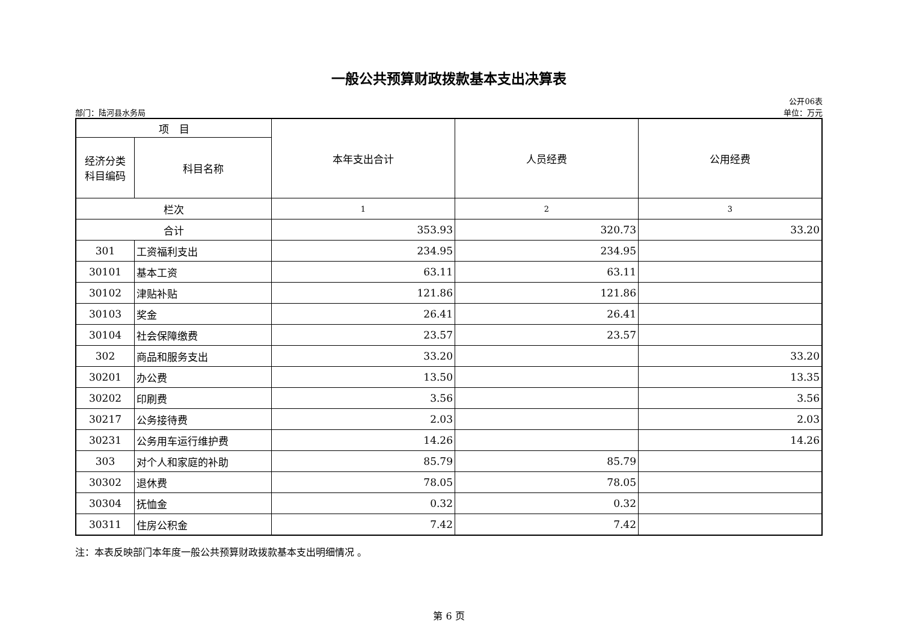一般公共预算财政拨款基本支出决算表
部门：陆河县水务局 公开06表
单位：万元
| 项 目 | | 本年支出合计 | 人员经费 | 公用经费 |
| --- | --- | --- | --- | --- |
| 经济分类 科目编码 | 科目名称 | | | |
| 栏次 | | 1 | 2 | 3 |
| 合计 | | 353.93 | 320.73 | 33.20 |
| 301 | 工资福利支出 | 234.95 | 234.95 | |
| 30101 | 基本工资 | 63.11 | 63.11 | |
| 30102 | 津贴补贴 | 121.86 | 121.86 | |
| 30103 | 奖金 | 26.41 | 26.41 | |
| 30104 | 社会保障缴费 | 23.57 | 23.57 | |
| 302 | 商品和服务支出 | 33.20 | | 33.20 |
| 30201 | 办公费 | 13.50 | | 13.35 |
| 30202 | 印刷费 | 3.56 | | 3.56 |
| 30217 | 公务接待费 | 2.03 | | 2.03 |
| 30231 | 公务用车运行维护费 | 14.26 | | 14.26 |
| 303 | 对个人和家庭的补助 | 85.79 | 85.79 | |
| 30302 | 退休费 | 78.05 | 78.05 | |
| 30304 | 抚恤金 | 0.32 | 0.32 | |
| 30311 | 住房公积金 | 7.42 | 7.42 | |
注：本表反映部门本年度一般公共预算财政拨款基本支出明细情况 。
第 6 页